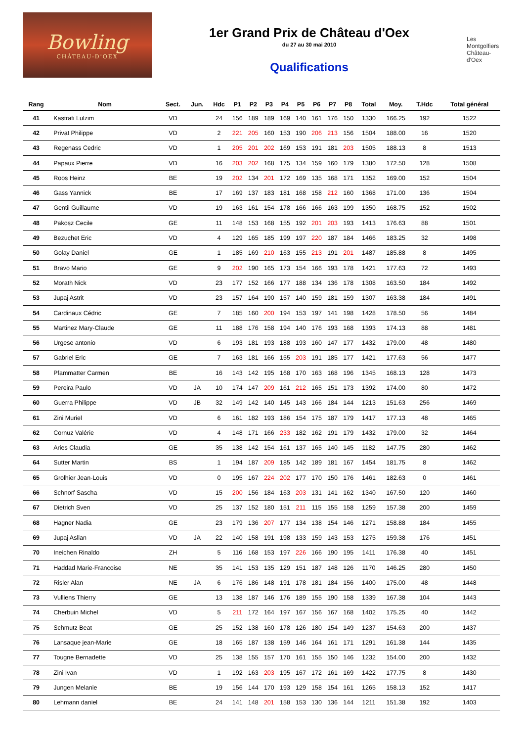Bowling
CHÂTEAU-D'OEX
1er Grand Prix de Château d'Oex
du 27 au 30 mai 2010
Qualifications
Les Montgolfiers
Château-d'Oex
| Rang | Nom | Sect. | Jun. | Hdc | P1 | P2 | P3 | P4 | P5 | P6 | P7 | P8 | Total | Moy. | T.Hdc | Total général |
| --- | --- | --- | --- | --- | --- | --- | --- | --- | --- | --- | --- | --- | --- | --- | --- | --- |
| 41 | Kastrati Lulzim | VD | | 24 | 156 | 189 | 189 | 169 | 140 | 161 | 176 | 150 | 1330 | 166.25 | 192 | 1522 |
| 42 | Privat Philippe | VD | | 2 | 221 | 205 | 160 | 153 | 190 | 206 | 213 | 156 | 1504 | 188.00 | 16 | 1520 |
| 43 | Regenass Cedric | VD | | 1 | 205 | 201 | 202 | 169 | 153 | 191 | 181 | 203 | 1505 | 188.13 | 8 | 1513 |
| 44 | Papaux Pierre | VD | | 16 | 203 | 202 | 168 | 175 | 134 | 159 | 160 | 179 | 1380 | 172.50 | 128 | 1508 |
| 45 | Roos Heinz | BE | | 19 | 202 | 134 | 201 | 172 | 169 | 135 | 168 | 171 | 1352 | 169.00 | 152 | 1504 |
| 46 | Gass Yannick | BE | | 17 | 169 | 137 | 183 | 181 | 168 | 158 | 212 | 160 | 1368 | 171.00 | 136 | 1504 |
| 47 | Gentil Guillaume | VD | | 19 | 163 | 161 | 154 | 178 | 166 | 166 | 163 | 199 | 1350 | 168.75 | 152 | 1502 |
| 48 | Pakosz Cecile | GE | | 11 | 148 | 153 | 168 | 155 | 192 | 201 | 203 | 193 | 1413 | 176.63 | 88 | 1501 |
| 49 | Bezuchet Eric | VD | | 4 | 129 | 165 | 185 | 199 | 197 | 220 | 187 | 184 | 1466 | 183.25 | 32 | 1498 |
| 50 | Golay Daniel | GE | | 1 | 185 | 169 | 210 | 163 | 155 | 213 | 191 | 201 | 1487 | 185.88 | 8 | 1495 |
| 51 | Bravo Mario | GE | | 9 | 202 | 190 | 165 | 173 | 154 | 166 | 193 | 178 | 1421 | 177.63 | 72 | 1493 |
| 52 | Morath Nick | VD | | 23 | 177 | 152 | 166 | 177 | 188 | 134 | 136 | 178 | 1308 | 163.50 | 184 | 1492 |
| 53 | Jupaj Astrit | VD | | 23 | 157 | 164 | 190 | 157 | 140 | 159 | 181 | 159 | 1307 | 163.38 | 184 | 1491 |
| 54 | Cardinaux Cédric | GE | | 7 | 185 | 160 | 200 | 194 | 153 | 197 | 141 | 198 | 1428 | 178.50 | 56 | 1484 |
| 55 | Martinez Mary-Claude | GE | | 11 | 188 | 176 | 158 | 194 | 140 | 176 | 193 | 168 | 1393 | 174.13 | 88 | 1481 |
| 56 | Urgese antonio | VD | | 6 | 193 | 181 | 193 | 188 | 193 | 160 | 147 | 177 | 1432 | 179.00 | 48 | 1480 |
| 57 | Gabriel Eric | GE | | 7 | 163 | 181 | 166 | 155 | 203 | 191 | 185 | 177 | 1421 | 177.63 | 56 | 1477 |
| 58 | Pfammatter Carmen | BE | | 16 | 143 | 142 | 195 | 168 | 170 | 163 | 168 | 196 | 1345 | 168.13 | 128 | 1473 |
| 59 | Pereira Paulo | VD | JA | 10 | 174 | 147 | 209 | 161 | 212 | 165 | 151 | 173 | 1392 | 174.00 | 80 | 1472 |
| 60 | Guerra Philippe | VD | JB | 32 | 149 | 142 | 140 | 145 | 143 | 166 | 184 | 144 | 1213 | 151.63 | 256 | 1469 |
| 61 | Zini Muriel | VD | | 6 | 161 | 182 | 193 | 186 | 154 | 175 | 187 | 179 | 1417 | 177.13 | 48 | 1465 |
| 62 | Cornuz Valérie | VD | | 4 | 148 | 171 | 166 | 233 | 182 | 162 | 191 | 179 | 1432 | 179.00 | 32 | 1464 |
| 63 | Aries Claudia | GE | | 35 | 138 | 142 | 154 | 161 | 137 | 165 | 140 | 145 | 1182 | 147.75 | 280 | 1462 |
| 64 | Sutter Martin | BS | | 1 | 194 | 187 | 209 | 185 | 142 | 189 | 181 | 167 | 1454 | 181.75 | 8 | 1462 |
| 65 | Grolhier Jean-Louis | VD | | 0 | 195 | 167 | 224 | 202 | 177 | 170 | 150 | 176 | 1461 | 182.63 | 0 | 1461 |
| 66 | Schnorf Sascha | VD | | 15 | 200 | 156 | 184 | 163 | 203 | 131 | 141 | 162 | 1340 | 167.50 | 120 | 1460 |
| 67 | Dietrich Sven | VD | | 25 | 137 | 152 | 180 | 151 | 211 | 115 | 155 | 158 | 1259 | 157.38 | 200 | 1459 |
| 68 | Hagner Nadia | GE | | 23 | 179 | 136 | 207 | 177 | 134 | 138 | 154 | 146 | 1271 | 158.88 | 184 | 1455 |
| 69 | Jupaj Asllan | VD | JA | 22 | 140 | 158 | 191 | 198 | 133 | 159 | 143 | 153 | 1275 | 159.38 | 176 | 1451 |
| 70 | Ineichen Rinaldo | ZH | | 5 | 116 | 168 | 153 | 197 | 226 | 166 | 190 | 195 | 1411 | 176.38 | 40 | 1451 |
| 71 | Haddad Marie-Francoise | NE | | 35 | 141 | 153 | 135 | 129 | 151 | 187 | 148 | 126 | 1170 | 146.25 | 280 | 1450 |
| 72 | Risler Alan | NE | JA | 6 | 176 | 186 | 148 | 191 | 178 | 181 | 184 | 156 | 1400 | 175.00 | 48 | 1448 |
| 73 | Vulliens Thierry | GE | | 13 | 138 | 187 | 146 | 176 | 189 | 155 | 190 | 158 | 1339 | 167.38 | 104 | 1443 |
| 74 | Cherbuin Michel | VD | | 5 | 211 | 172 | 164 | 197 | 167 | 156 | 167 | 168 | 1402 | 175.25 | 40 | 1442 |
| 75 | Schmutz Beat | GE | | 25 | 152 | 138 | 160 | 178 | 126 | 180 | 154 | 149 | 1237 | 154.63 | 200 | 1437 |
| 76 | Lansaque jean-Marie | GE | | 18 | 165 | 187 | 138 | 159 | 146 | 164 | 161 | 171 | 1291 | 161.38 | 144 | 1435 |
| 77 | Tougne Bernadette | VD | | 25 | 138 | 155 | 157 | 170 | 161 | 155 | 150 | 146 | 1232 | 154.00 | 200 | 1432 |
| 78 | Zini Ivan | VD | | 1 | 192 | 163 | 203 | 195 | 167 | 172 | 161 | 169 | 1422 | 177.75 | 8 | 1430 |
| 79 | Jungen Melanie | BE | | 19 | 156 | 144 | 170 | 193 | 129 | 158 | 154 | 161 | 1265 | 158.13 | 152 | 1417 |
| 80 | Lehmann daniel | BE | | 24 | 141 | 148 | 201 | 158 | 153 | 130 | 136 | 144 | 1211 | 151.38 | 192 | 1403 |